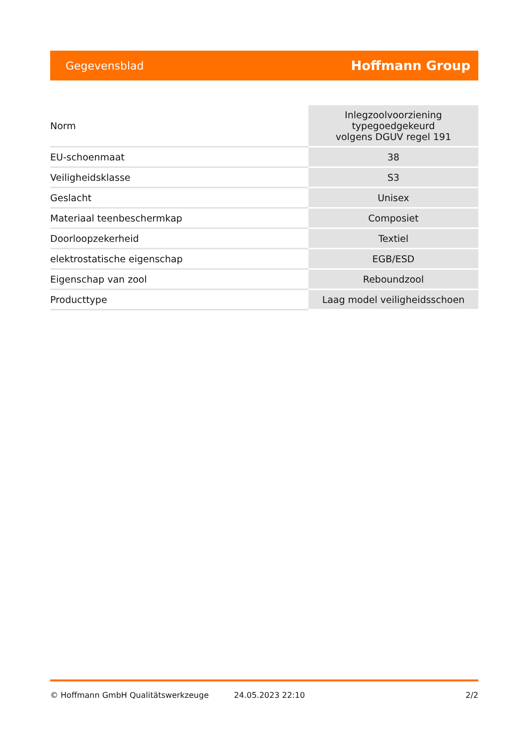Gegevensblad Hoffmann Group
| Norm | Inlegzoolvoorziening typegoedgekeurd volgens DGUV regel 191 |
| EU-schoenmaat | 38 |
| Veiligheidsklasse | S3 |
| Geslacht | Unisex |
| Materiaal teenbeschermkap | Composiet |
| Doorloopzekerheid | Textiel |
| elektrostatische eigenschap | EGB/ESD |
| Eigenschap van zool | Reboundzool |
| Producttype | Laag model veiligheidsschoen |
© Hoffmann GmbH Qualitätswerkzeuge 24.05.2023 22:10 2/2